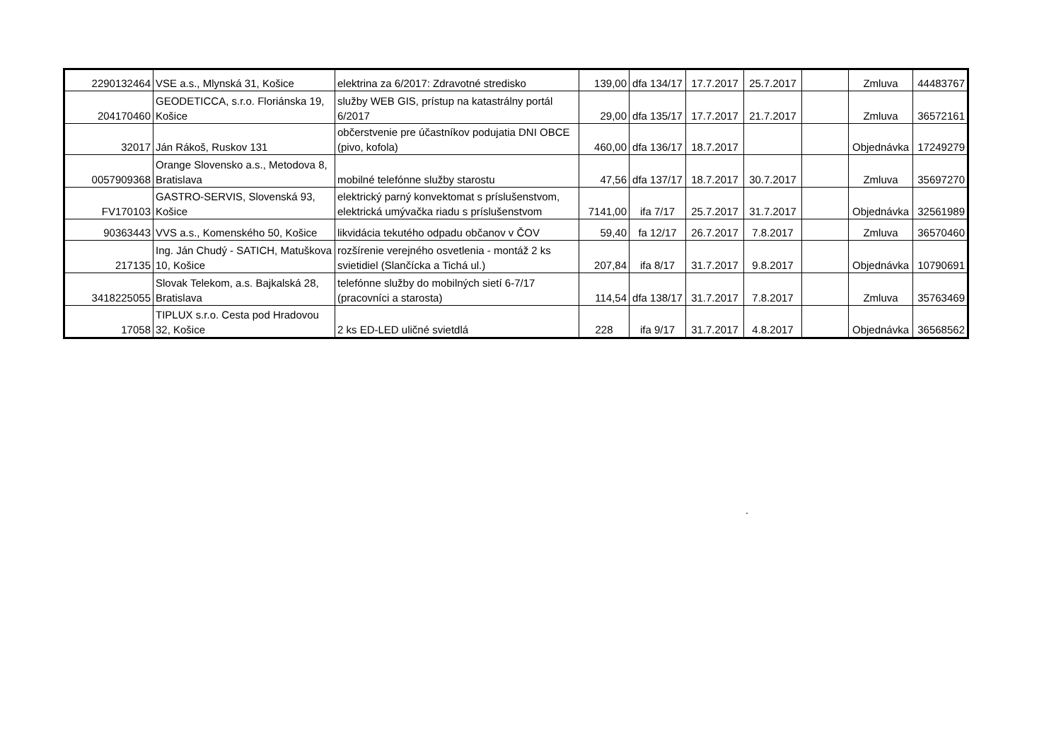| 2290132464 | VSE a.s., Mlynská 31, Košice | elektrina za 6/2017: Zdravotné stredisko | 139,00 | dfa 134/17 | 17.7.2017 | 25.7.2017 | | Zmluva | 44483767 |
| 204170460 | GEODETICCA, s.r.o. Floriánska 19, Košice | služby WEB GIS, prístup na katastrálny portál 6/2017 | 29,00 | dfa 135/17 | 17.7.2017 | 21.7.2017 | | Zmluva | 36572161 |
| 32017 | Ján Rákoš, Ruskov 131 | občerstvenie pre účastníkov podujatia DNI OBCE (pivo, kofola) | 460,00 | dfa 136/17 | 18.7.2017 | | | Objednávka | 17249279 |
| 0057909368 | Orange Slovensko a.s., Metodova 8, Bratislava | mobilné telefónne služby starostu | 47,56 | dfa 137/17 | 18.7.2017 | 30.7.2017 | | Zmluva | 35697270 |
| FV170103 | GASTRO-SERVIS, Slovenská 93, Košice | elektrický parný konvektomat s príslušenstvom, elektrická umývačka riadu s príslušenstvom | 7141,00 | ifa 7/17 | 25.7.2017 | 31.7.2017 | | Objednávka | 32561989 |
| 90363443 | VVS a.s., Komenského 50, Košice | likvidácia tekutého odpadu občanov v ČOV | 59,40 | fa 12/17 | 26.7.2017 | 7.8.2017 | | Zmluva | 36570460 |
| 217135 | Ing. Ján Chudý - SATICH, Matuškova 10, Košice | rozšírenie verejného osvetlenia - montáž 2 ks svietidiel (Slančícka a Tichá ul.) | 207,84 | ifa 8/17 | 31.7.2017 | 9.8.2017 | | Objednávka | 10790691 |
| 3418225055 | Slovak Telekom, a.s. Bajkalská 28, Bratislava | telefónne služby do mobilných sietí 6-7/17 (pracovníci a starosta) | 114,54 | dfa 138/17 | 31.7.2017 | 7.8.2017 | | Zmluva | 35763469 |
| 17058 | TIPLUX s.r.o. Cesta pod Hradovou 32, Košice | 2 ks ED-LED uličné svietdlá | 228 | ifa 9/17 | 31.7.2017 | 4.8.2017 | | Objednávka | 36568562 |
.